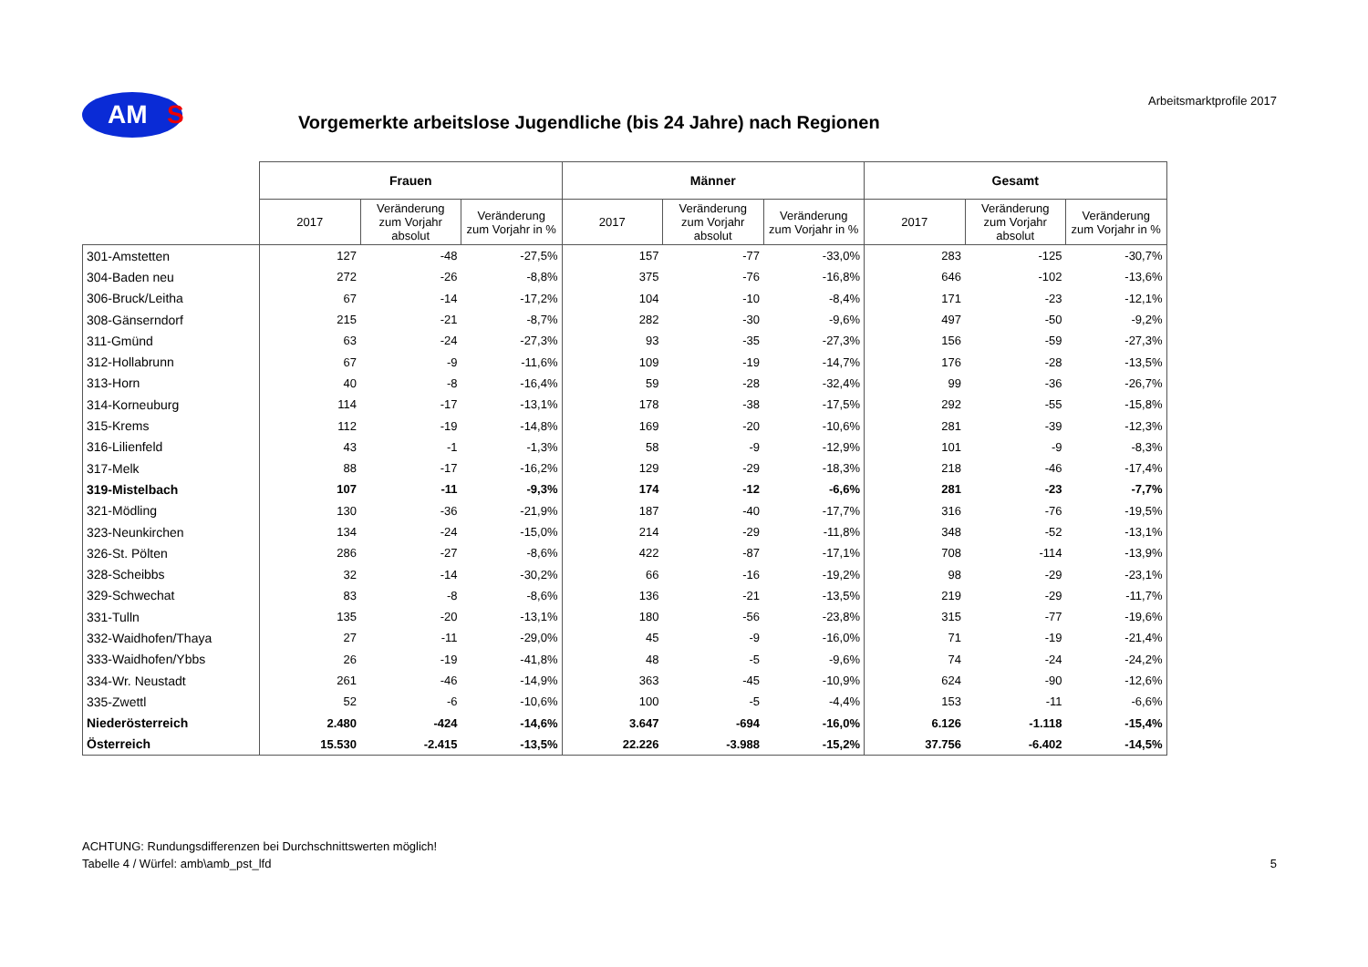AM
S
Vorgemerkte arbeitslose Jugendliche (bis 24 Jahre) nach Regionen
Arbeitsmarktprofile 2017
| | Frauen | | | Männer | | | Gesamt | | |
| --- | --- | --- | --- | --- | --- | --- | --- | --- | --- |
| | 2017 | Veränderung zum Vorjahr absolut | Veränderung zum Vorjahr in % | 2017 | Veränderung zum Vorjahr absolut | Veränderung zum Vorjahr in % | 2017 | Veränderung zum Vorjahr absolut | Veränderung zum Vorjahr in % |
| 301-Amstetten | 127 | -48 | -27,5% | 157 | -77 | -33,0% | 283 | -125 | -30,7% |
| 304-Baden neu | 272 | -26 | -8,8% | 375 | -76 | -16,8% | 646 | -102 | -13,6% |
| 306-Bruck/Leitha | 67 | -14 | -17,2% | 104 | -10 | -8,4% | 171 | -23 | -12,1% |
| 308-Gänserndorf | 215 | -21 | -8,7% | 282 | -30 | -9,6% | 497 | -50 | -9,2% |
| 311-Gmünd | 63 | -24 | -27,3% | 93 | -35 | -27,3% | 156 | -59 | -27,3% |
| 312-Hollabrunn | 67 | -9 | -11,6% | 109 | -19 | -14,7% | 176 | -28 | -13,5% |
| 313-Horn | 40 | -8 | -16,4% | 59 | -28 | -32,4% | 99 | -36 | -26,7% |
| 314-Korneuburg | 114 | -17 | -13,1% | 178 | -38 | -17,5% | 292 | -55 | -15,8% |
| 315-Krems | 112 | -19 | -14,8% | 169 | -20 | -10,6% | 281 | -39 | -12,3% |
| 316-Lilienfeld | 43 | -1 | -1,3% | 58 | -9 | -12,9% | 101 | -9 | -8,3% |
| 317-Melk | 88 | -17 | -16,2% | 129 | -29 | -18,3% | 218 | -46 | -17,4% |
| 319-Mistelbach | 107 | -11 | -9,3% | 174 | -12 | -6,6% | 281 | -23 | -7,7% |
| 321-Mödling | 130 | -36 | -21,9% | 187 | -40 | -17,7% | 316 | -76 | -19,5% |
| 323-Neunkirchen | 134 | -24 | -15,0% | 214 | -29 | -11,8% | 348 | -52 | -13,1% |
| 326-St. Pölten | 286 | -27 | -8,6% | 422 | -87 | -17,1% | 708 | -114 | -13,9% |
| 328-Scheibbs | 32 | -14 | -30,2% | 66 | -16 | -19,2% | 98 | -29 | -23,1% |
| 329-Schwechat | 83 | -8 | -8,6% | 136 | -21 | -13,5% | 219 | -29 | -11,7% |
| 331-Tulln | 135 | -20 | -13,1% | 180 | -56 | -23,8% | 315 | -77 | -19,6% |
| 332-Waidhofen/Thaya | 27 | -11 | -29,0% | 45 | -9 | -16,0% | 71 | -19 | -21,4% |
| 333-Waidhofen/Ybbs | 26 | -19 | -41,8% | 48 | -5 | -9,6% | 74 | -24 | -24,2% |
| 334-Wr. Neustadt | 261 | -46 | -14,9% | 363 | -45 | -10,9% | 624 | -90 | -12,6% |
| 335-Zwettl | 52 | -6 | -10,6% | 100 | -5 | -4,4% | 153 | -11 | -6,6% |
| Niederösterreich | 2.480 | -424 | -14,6% | 3.647 | -694 | -16,0% | 6.126 | -1.118 | -15,4% |
| Österreich | 15.530 | -2.415 | -13,5% | 22.226 | -3.988 | -15,2% | 37.756 | -6.402 | -14,5% |
ACHTUNG: Rundungsdifferenzen bei Durchschnittswerten möglich!
Tabelle 4 / Würfel: amb\amb_pst_lfd
5